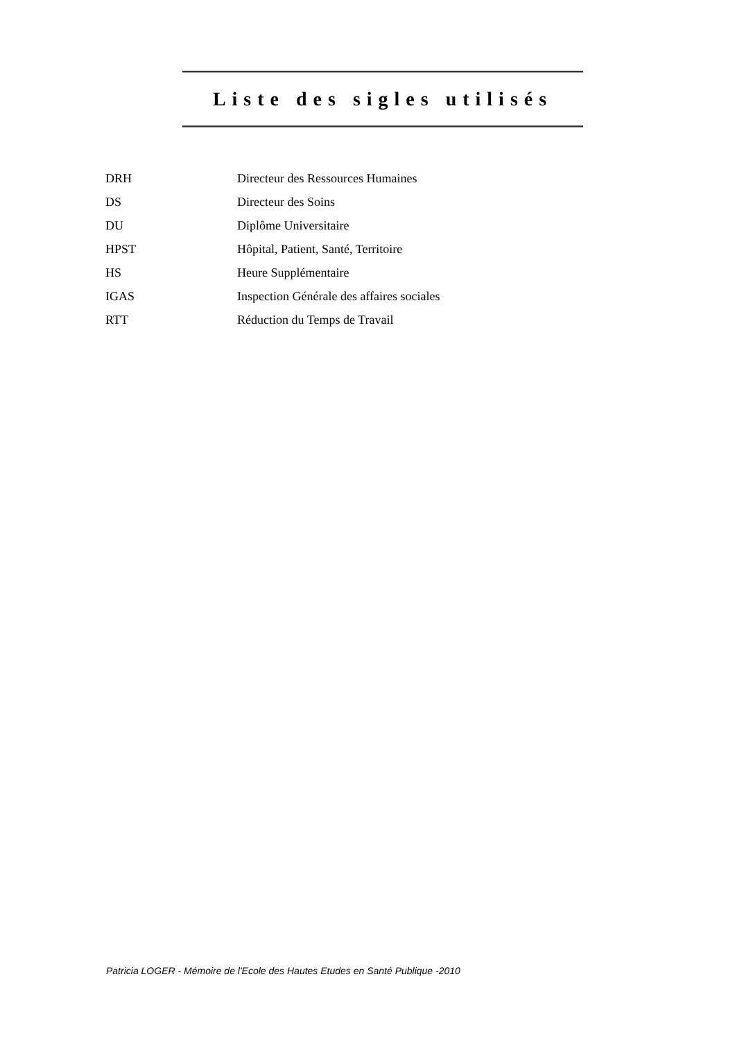Liste des sigles utilisés
| DRH | Directeur des Ressources Humaines |
| DS | Directeur des Soins |
| DU | Diplôme Universitaire |
| HPST | Hôpital, Patient, Santé, Territoire |
| HS | Heure Supplémentaire |
| IGAS | Inspection Générale des affaires sociales |
| RTT | Réduction du Temps de Travail |
Patricia LOGER - Mémoire de l'Ecole des Hautes Etudes en Santé Publique -2010